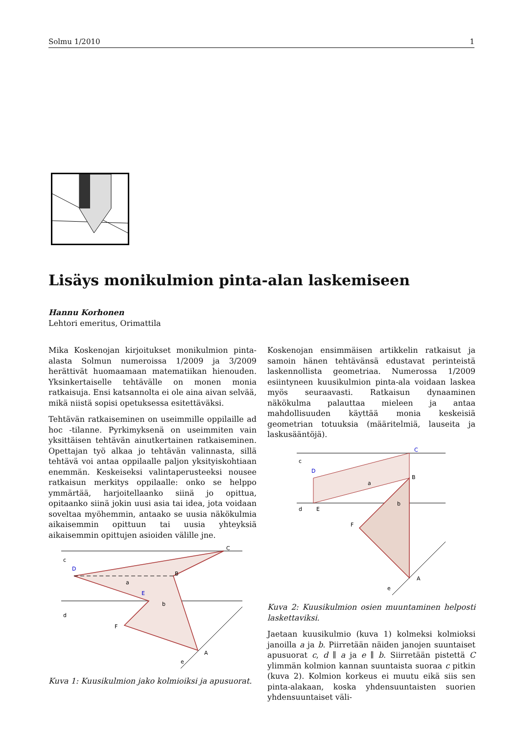Solmu 1/2010 1
Lisäys monikulmion pinta-alan laskemiseen
Hannu Korhonen
Lehtori emeritus, Orimattila
Mika Koskenojan kirjoitukset monikulmion pinta-alasta Solmun numeroissa 1/2009 ja 3/2009 herättivät huomaamaan matematiikan hienouden. Yksinkertaiselle tehtävälle on monen monia ratkaisuja. Ensi katsannolta ei ole aina aivan selvää, mikä niistä sopisi opetuksessa esitettäväksi.
Tehtävän ratkaiseminen on useimmille oppilaille ad hoc -tilanne. Pyrkimyksenä on useimmiten vain yksittäisen tehtävän ainutkertainen ratkaiseminen. Opettajan työ alkaa jo tehtävän valinnasta, sillä tehtävä voi antaa oppilaalle paljon yksityiskohtiaan enemmän. Keskeiseksi valintaperusteeksi nousee ratkaisun merkitys oppilaalle: onko se helppo ymmärtää, harjoitellaanko siinä jo opittua, opitaanko siinä jokin uusi asia tai idea, jota voidaan soveltaa myöhemmin, antaako se uusia näkökulmia aikaisemmin opittuun tai uusia yhteyksiä aikaisemmin opittujen asioiden välille jne.
c
D
d
C
B
E
F
A
a
b
e
Kuva 1: Kuusikulmion jako kolmioiksi ja apusuorat.
Koskenojan ensimmäisen artikkelin ratkaisut ja samoin hänen tehtävänsä edustavat perinteistä laskennollista geometriaa. Numerossa 1/2009 esiintyneen kuusikulmion pinta-ala voidaan laskea myös seuraavasti. Ratkaisun dynaaminen näkökulma palauttaa mieleen ja antaa mahdollisuuden käyttää monia keskeisiä geometrian totuuksia (määritelmiä, lauseita ja laskusääntöjä).
c
D
C
B
d
E
F
A
e
a
b
Kuva 2: Kuusikulmion osien muuntaminen helposti laskettaviksi.
Jaetaan kuusikulmio (kuva 1) kolmeksi kolmioksi janoilla a ja b. Piirretään näiden janojen suuntaiset apusuorat c, d ∥ a ja e ∥ b. Siirretään pistettä C ylimmän kolmion kannan suuntaista suoraa c pitkin (kuva 2). Kolmion korkeus ei muutu eikä siis sen pinta-alakaan, koska yhdensuuntaisten suorien yhdensuuntaiset väli-